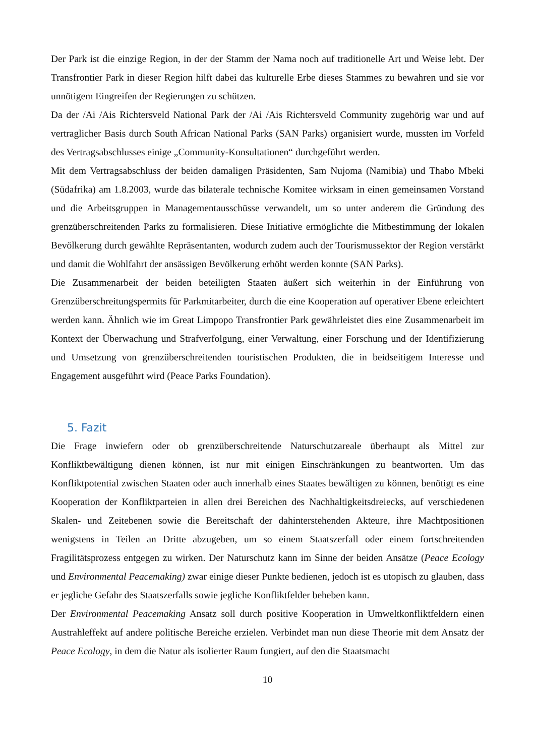Der Park ist die einzige Region, in der der Stamm der Nama noch auf traditionelle Art und Weise lebt. Der Transfrontier Park in dieser Region hilft dabei das kulturelle Erbe dieses Stammes zu bewahren und sie vor unnötigem Eingreifen der Regierungen zu schützen.
Da der /Ai /Ais Richtersveld National Park der /Ai /Ais Richtersveld Community zugehörig war und auf vertraglicher Basis durch South African National Parks (SAN Parks) organisiert wurde, mussten im Vorfeld des Vertragsabschlusses einige „Community-Konsultationen“ durchgeführt werden.
Mit dem Vertragsabschluss der beiden damaligen Präsidenten, Sam Nujoma (Namibia) und Thabo Mbeki (Südafrika) am 1.8.2003, wurde das bilaterale technische Komitee wirksam in einen gemeinsamen Vorstand und die Arbeitsgruppen in Managementausschüsse verwandelt, um so unter anderem die Gründung des grenzüberschreitenden Parks zu formalisieren. Diese Initiative ermöglichte die Mitbestimmung der lokalen Bevölkerung durch gewählte Repräsentanten, wodurch zudem auch der Tourismussektor der Region verstärkt und damit die Wohlfahrt der ansässigen Bevölkerung erhöht werden konnte (SAN Parks).
Die Zusammenarbeit der beiden beteiligten Staaten äußert sich weiterhin in der Einführung von Grenzüberschreitungspermits für Parkmitarbeiter, durch die eine Kooperation auf operativer Ebene erleichtert werden kann. Ähnlich wie im Great Limpopo Transfrontier Park gewährleistet dies eine Zusammenarbeit im Kontext der Überwachung und Strafverfolgung, einer Verwaltung, einer Forschung und der Identifizierung und Umsetzung von grenzüberschreitenden touristischen Produkten, die in beidseitigem Interesse und Engagement ausgeführt wird (Peace Parks Foundation).
5. Fazit
Die Frage inwiefern oder ob grenzüberschreitende Naturschutzareale überhaupt als Mittel zur Konfliktbewältigung dienen können, ist nur mit einigen Einschränkungen zu beantworten. Um das Konfliktpotential zwischen Staaten oder auch innerhalb eines Staates bewältigen zu können, benötigt es eine Kooperation der Konfliktparteien in allen drei Bereichen des Nachhaltigkeitsdreiecks, auf verschiedenen Skalen- und Zeitebenen sowie die Bereitschaft der dahinterstehenden Akteure, ihre Machtpositionen wenigstens in Teilen an Dritte abzugeben, um so einem Staatszerfall oder einem fortschreitenden Fragilitätsprozess entgegen zu wirken. Der Naturschutz kann im Sinne der beiden Ansätze (Peace Ecology und Environmental Peacemaking) zwar einige dieser Punkte bedienen, jedoch ist es utopisch zu glauben, dass er jegliche Gefahr des Staatszerfalls sowie jegliche Konfliktfelder beheben kann.
Der Environmental Peacemaking Ansatz soll durch positive Kooperation in Umweltkonfliktfeldern einen Austrahleffekt auf andere politische Bereiche erzielen. Verbindet man nun diese Theorie mit dem Ansatz der Peace Ecology, in dem die Natur als isolierter Raum fungiert, auf den die Staatsmacht
10